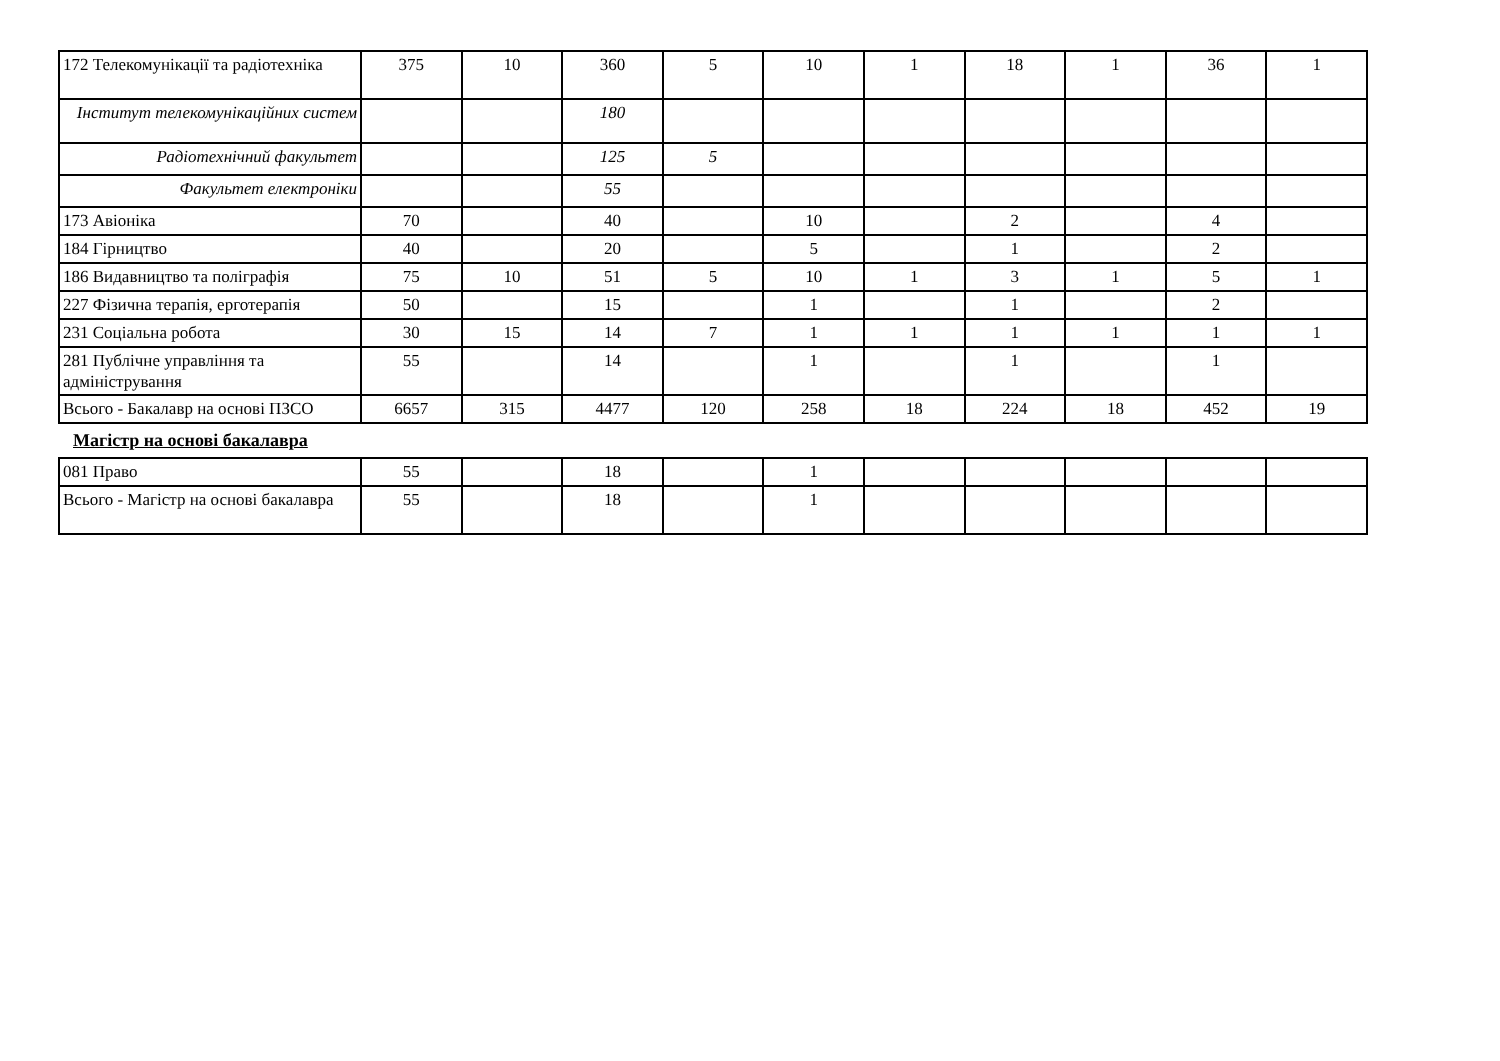| 172 Телекомунікації та радіотехніка | 375 | 10 | 360 | 5 | 10 | 1 | 18 | 1 | 36 | 1 |
| Інститут телекомунікаційних систем | | | 180 | | | | | | | |
| Радіотехнічний факультет | | | 125 | 5 | | | | | | |
| Факультет електроніки | | | 55 | | | | | | | |
| 173 Авіоніка | 70 | | 40 | | 10 | | 2 | | 4 | |
| 184 Гірництво | 40 | | 20 | | 5 | | 1 | | 2 | |
| 186 Видавництво та поліграфія | 75 | 10 | 51 | 5 | 10 | 1 | 3 | 1 | 5 | 1 |
| 227 Фізична терапія, ерготерапія | 50 | | 15 | | 1 | | 1 | | 2 | |
| 231 Соціальна робота | 30 | 15 | 14 | 7 | 1 | 1 | 1 | 1 | 1 | 1 |
| 281 Публічне управління та адміністрування | 55 | | 14 | | 1 | | 1 | | 1 | |
| Всього - Бакалавр на основі ПЗСО | 6657 | 315 | 4477 | 120 | 258 | 18 | 224 | 18 | 452 | 19 |
Магістр на основі бакалавра
| 081 Право | 55 | | 18 | | 1 | | | | | |
| Всього - Магістр на основі бакалавра | 55 | | 18 | | 1 | | | | | |